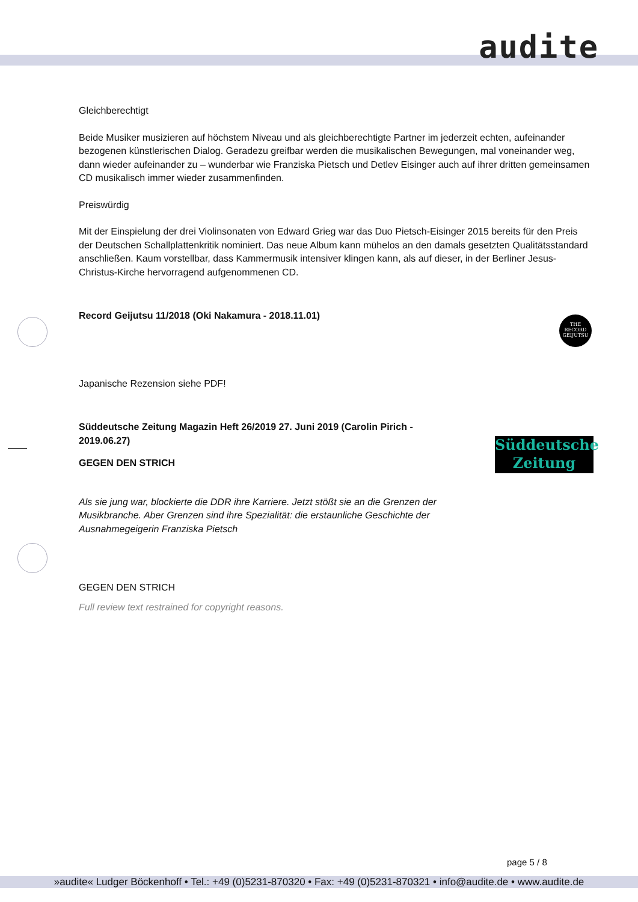audite
THE
RECORD
GEIJUTSU
Süddeutsche
Zeitung
Gleichberechtigt
Beide Musiker musizieren auf höchstem Niveau und als gleichberechtigte Partner im jederzeit echten, aufeinander bezogenen künstlerischen Dialog. Geradezu greifbar werden die musikalischen Bewegungen, mal voneinander weg, dann wieder aufeinander zu – wunderbar wie Franziska Pietsch und Detlev Eisinger auch auf ihrer dritten gemeinsamen CD musikalisch immer wieder zusammenfinden.
Preiswürdig
Mit der Einspielung der drei Violinsonaten von Edward Grieg war das Duo Pietsch-Eisinger 2015 bereits für den Preis der Deutschen Schallplattenkritik nominiert. Das neue Album kann mühelos an den damals gesetzten Qualitätsstandard anschließen. Kaum vorstellbar, dass Kammermusik intensiver klingen kann, als auf dieser, in der Berliner Jesus-Christus-Kirche hervorragend aufgenommenen CD.
Record Geijutsu 11/2018 (Oki Nakamura - 2018.11.01)
Japanische Rezension siehe PDF!
Süddeutsche Zeitung Magazin Heft 26/2019 27. Juni 2019 (Carolin Pirich - 2019.06.27)
GEGEN DEN STRICH
Als sie jung war, blockierte die DDR ihre Karriere. Jetzt stößt sie an die Grenzen der Musikbranche. Aber Grenzen sind ihre Spezialität: die erstaunliche Geschichte der Ausnahmegeigerin Franziska Pietsch
GEGEN DEN STRICH
Full review text restrained for copyright reasons.
page 5 / 8
»audite« Ludger Böckenhoff • Tel.: +49 (0)5231-870320 • Fax: +49 (0)5231-870321 • info@audite.de • www.audite.de